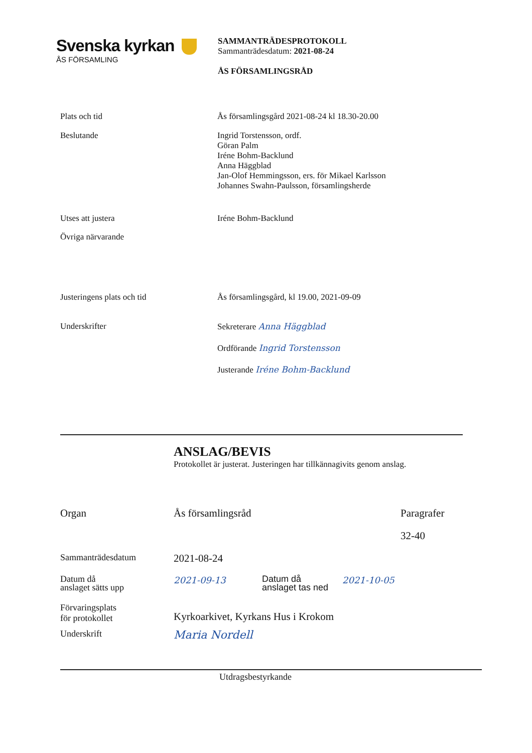Svenska kyrkan
ÅS FÖRSAMLING
SAMMANTRÄDESPROTOKOLL
Sammanträdesdatum: 2021-08-24
ÅS FÖRSAMLINGSRÅD
| Plats och tid | Ås församlingsgård 2021-08-24 kl 18.30-20.00 |
| Beslutande | Ingrid Torstensson, ordf. Göran Palm Iréne Bohm-Backlund Anna Häggblad Jan-Olof Hemmingsson, ers. för Mikael Karlsson Johannes Swahn-Paulsson, församlingsherde |
| Utses att justera | Iréne Bohm-Backlund |
| Övriga närvarande | |
| Justeringens plats och tid | Ås församlingsgård, kl 19.00, 2021-09-09 |
| Underskrifter | Sekreterare Anna Häggblad Ordförande Ingrid Torstensson Justerande Iréne Bohm-Backlund |
ANSLAG/BEVIS
Protokollet är justerat. Justeringen har tillkännagivits genom anslag.
| Organ | Ås församlingsråd | | | Paragrafer |
| | | | | 32-40 |
| Sammanträdesdatum | 2021-08-24 | | | |
| Datum då anslaget sätts upp | 2021-09-13 | Datum då anslaget tas ned | 2021-10-05 | |
| Förvaringsplats för protokollet | Kyrkoarkivet, Kyrkans Hus i Krokom | | | |
| Underskrift | Maria Nordell | | | |
Utdragsbestyrkande